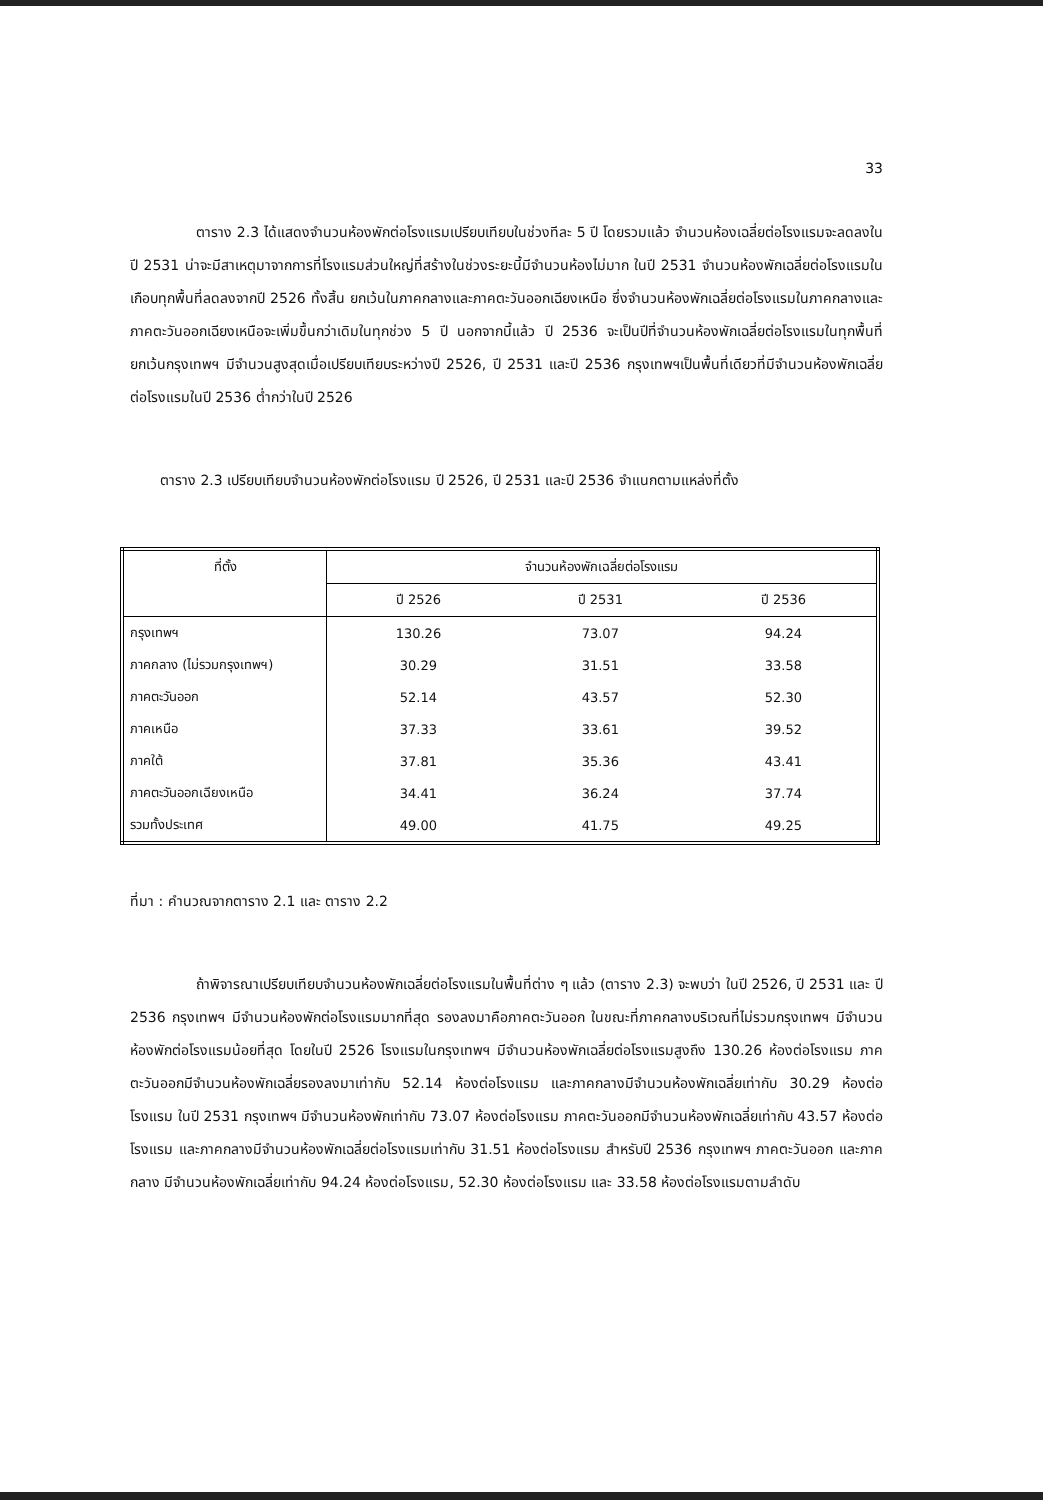33
ตาราง 2.3 ได้แสดงจำนวนห้องพักต่อโรงแรมเปรียบเทียบในช่วงทีละ 5 ปี โดยรวมแล้ว จำนวนห้องเฉลี่ยต่อโรงแรมจะลดลงในปี 2531 น่าจะมีสาเหตุมาจากการที่โรงแรมส่วนใหญ่ที่สร้างในช่วงระยะนี้มีจำนวนห้องไม่มาก ในปี 2531 จำนวนห้องพักเฉลี่ยต่อโรงแรมในเกือบทุกพื้นที่ลดลงจากปี 2526 ทั้งสิ้น ยกเว้นในภาคกลางและภาคตะวันออกเฉียงเหนือ ซึ่งจำนวนห้องพักเฉลี่ยต่อโรงแรมในภาคกลางและภาคตะวันออกเฉียงเหนือจะเพิ่มขึ้นกว่าเดิมในทุกช่วง 5 ปี นอกจากนี้แล้ว ปี 2536 จะเป็นปีที่จำนวนห้องพักเฉลี่ยต่อโรงแรมในทุกพื้นที่ยกเว้นกรุงเทพฯ มีจำนวนสูงสุดเมื่อเปรียบเทียบระหว่างปี 2526, ปี 2531 และปี 2536 กรุงเทพฯเป็นพื้นที่เดียวที่มีจำนวนห้องพักเฉลี่ยต่อโรงแรมในปี 2536 ต่ำกว่าในปี 2526
ตาราง 2.3 เปรียบเทียบจำนวนห้องพักต่อโรงแรม ปี 2526, ปี 2531 และปี 2536 จำแนกตามแหล่งที่ตั้ง
| ที่ตั้ง | จำนวนห้องพักเฉลี่ยต่อโรงแรม | | |
| --- | --- | --- | --- |
| | ปี 2526 | ปี 2531 | ปี 2536 |
| กรุงเทพฯ | 130.26 | 73.07 | 94.24 |
| ภาคกลาง (ไม่รวมกรุงเทพฯ) | 30.29 | 31.51 | 33.58 |
| ภาคตะวันออก | 52.14 | 43.57 | 52.30 |
| ภาคเหนือ | 37.33 | 33.61 | 39.52 |
| ภาคใต้ | 37.81 | 35.36 | 43.41 |
| ภาคตะวันออกเฉียงเหนือ | 34.41 | 36.24 | 37.74 |
| รวมทั้งประเทศ | 49.00 | 41.75 | 49.25 |
ที่มา : คำนวณจากตาราง 2.1 และ ตาราง 2.2
ถ้าพิจารณาเปรียบเทียบจำนวนห้องพักเฉลี่ยต่อโรงแรมในพื้นที่ต่าง ๆ แล้ว (ตาราง 2.3) จะพบว่า ในปี 2526, ปี 2531 และ ปี 2536 กรุงเทพฯ มีจำนวนห้องพักต่อโรงแรมมากที่สุด รองลงมาคือภาคตะวันออก ในขณะที่ภาคกลางบริเวณที่ไม่รวมกรุงเทพฯ มีจำนวนห้องพักต่อโรงแรมน้อยที่สุด โดยในปี 2526 โรงแรมในกรุงเทพฯ มีจำนวนห้องพักเฉลี่ยต่อโรงแรมสูงถึง 130.26 ห้องต่อโรงแรม ภาคตะวันออกมีจำนวนห้องพักเฉลี่ยรองลงมาเท่ากับ 52.14 ห้องต่อโรงแรม และภาคกลางมีจำนวนห้องพักเฉลี่ยเท่ากับ 30.29 ห้องต่อโรงแรม ในปี 2531 กรุงเทพฯ มีจำนวนห้องพักเท่ากับ 73.07 ห้องต่อโรงแรม ภาคตะวันออกมีจำนวนห้องพักเฉลี่ยเท่ากับ 43.57 ห้องต่อโรงแรม และภาคกลางมีจำนวนห้องพักเฉลี่ยต่อโรงแรมเท่ากับ 31.51 ห้องต่อโรงแรม สำหรับปี 2536 กรุงเทพฯ ภาคตะวันออก และภาคกลาง มีจำนวนห้องพักเฉลี่ยเท่ากับ 94.24 ห้องต่อโรงแรม, 52.30 ห้องต่อโรงแรม และ 33.58 ห้องต่อโรงแรมตามลำดับ